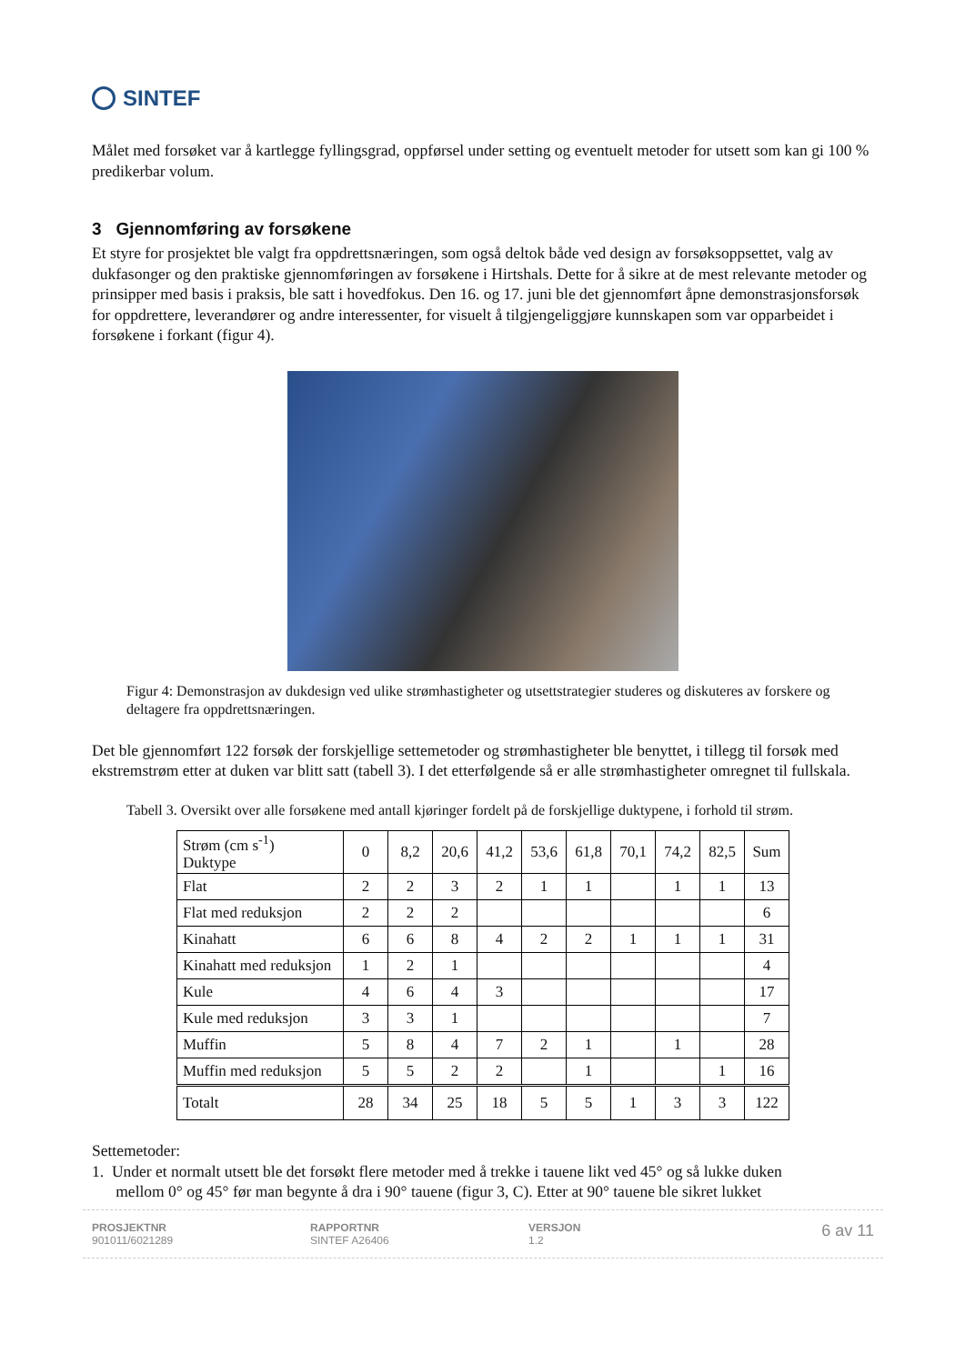SINTEF
Målet med forsøket var å kartlegge fyllingsgrad, oppførsel under setting og eventuelt metoder for utsett som kan gi 100 % predikerbar volum.
3 Gjennomføring av forsøkene
Et styre for prosjektet ble valgt fra oppdrettsnæringen, som også deltok både ved design av forsøksoppsettet, valg av dukfasonger og den praktiske gjennomføringen av forsøkene i Hirtshals. Dette for å sikre at de mest relevante metoder og prinsipper med basis i praksis, ble satt i hovedfokus. Den 16. og 17. juni ble det gjennomført åpne demonstrasjonsforsøk for oppdrettere, leverandører og andre interessenter, for visuelt å tilgjengeliggjøre kunnskapen som var opparbeidet i forsøkene i forkant (figur 4).
Figur 4: Demonstrasjon av dukdesign ved ulike strømhastigheter og utsettstrategier studeres og diskuteres av forskere og deltagere fra oppdrettsnæringen.
Det ble gjennomført 122 forsøk der forskjellige settemetoder og strømhastigheter ble benyttet, i tillegg til forsøk med ekstremstrøm etter at duken var blitt satt (tabell 3). I det etterfølgende så er alle strømhastigheter omregnet til fullskala.
Tabell 3. Oversikt over alle forsøkene med antall kjøringer fordelt på de forskjellige duktypene, i forhold til strøm.
| Strøm (cm s<sup>-1</sup>) Duktype | 0 | 8,2 | 20,6 | 41,2 | 53,6 | 61,8 | 70,1 | 74,2 | 82,5 | Sum |
| --- | --- | --- | --- | --- | --- | --- | --- | --- | --- | --- |
| Flat | 2 | 2 | 3 | 2 | 1 | 1 | | 1 | 1 | 13 |
| Flat med reduksjon | 2 | 2 | 2 | | | | | | | 6 |
| Kinahatt | 6 | 6 | 8 | 4 | 2 | 2 | 1 | 1 | 1 | 31 |
| Kinahatt med reduksjon | 1 | 2 | 1 | | | | | | | 4 |
| Kule | 4 | 6 | 4 | 3 | | | | | | 17 |
| Kule med reduksjon | 3 | 3 | 1 | | | | | | | 7 |
| Muffin | 5 | 8 | 4 | 7 | 2 | 1 | | 1 | | 28 |
| Muffin med reduksjon | 5 | 5 | 2 | 2 | | 1 | | | 1 | 16 |
| Totalt | 28 | 34 | 25 | 18 | 5 | 5 | 1 | 3 | 3 | 122 |
Settemetoder:
1. Under et normalt utsett ble det forsøkt flere metoder med å trekke i tauene likt ved 45° og så lukke duken
mellom 0° og 45° før man begynte å dra i 90° tauene (figur 3, C). Etter at 90° tauene ble sikret lukket
PROSJEKTNR
901011/6021289
RAPPORTNR
SINTEF A26406
VERSJON
1.2
6 av 11